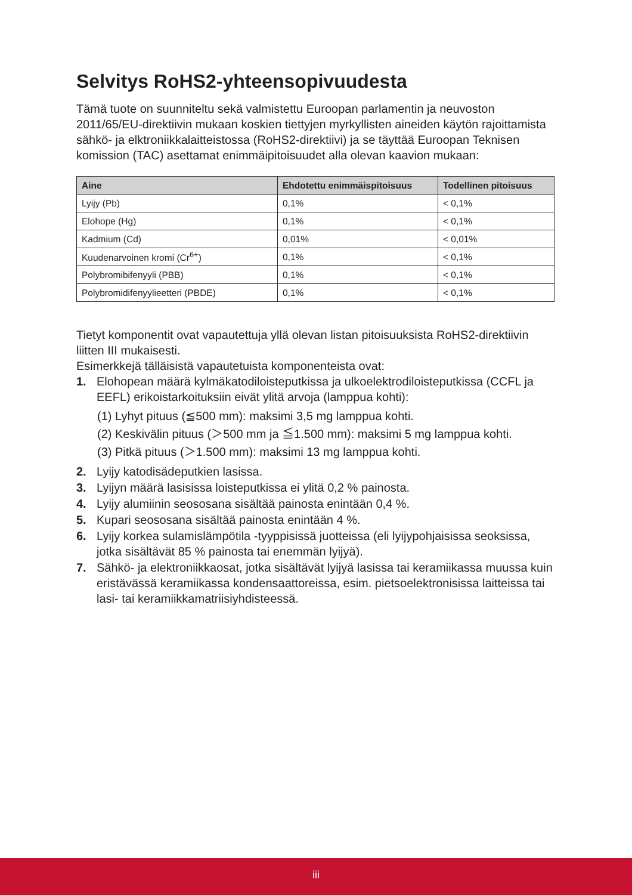Selvitys RoHS2-yhteensopivuudesta
Tämä tuote on suunniteltu sekä valmistettu Euroopan parlamentin ja neuvoston 2011/65/EU-direktiivin mukaan koskien tiettyjen myrkyllisten aineiden käytön rajoittamista sähkö- ja elktroniikkalaitteistossa (RoHS2-direktiivi) ja se täyttää Euroopan Teknisen komission (TAC) asettamat enimmäipitoisuudet alla olevan kaavion mukaan:
| Aine | Ehdotettu enimmäispitoisuus | Todellinen pitoisuus |
| --- | --- | --- |
| Lyijy (Pb) | 0,1% | < 0,1% |
| Elohope (Hg) | 0,1% | < 0,1% |
| Kadmium (Cd) | 0,01% | < 0,01% |
| Kuudenarvoinen kromi (Cr<sup>6+</sup>) | 0,1% | < 0,1% |
| Polybromibifenyyli (PBB) | 0,1% | < 0,1% |
| Polybromidifenyylieetteri (PBDE) | 0,1% | < 0,1% |
Tietyt komponentit ovat vapautettuja yllä olevan listan pitoisuuksista RoHS2-direktiivin liitten III mukaisesti.
Esimerkkejä tälläisistä vapautetuista komponenteista ovat:
1. Elohopean määrä kylmäkatodiloisteputkissa ja ulkoelektrodiloisteputkissa (CCFL ja EEFL) erikoistarkoituksiin eivät ylitä arvoja (lamppua kohti):
(1) Lyhyt pituus (≦500 mm): maksimi 3,5 mg lamppua kohti.
(2) Keskivälin pituus (＞500 mm ja ≦1.500 mm): maksimi 5 mg lamppua kohti.
(3) Pitkä pituus (＞1.500 mm): maksimi 13 mg lamppua kohti.
2. Lyijy katodisädeputkien lasissa.
3. Lyijyn määrä lasisissa loisteputkissa ei ylitä 0,2 % painosta.
4. Lyijy alumiinin seososana sisältää painosta enintään 0,4 %.
5. Kupari seososana sisältää painosta enintään 4 %.
6. Lyijy korkea sulamislämpötila -tyyppisissä juotteissa (eli lyijypohjaisissa seoksissa, jotka sisältävät 85 % painosta tai enemmän lyijyä).
7. Sähkö- ja elektroniikkaosat, jotka sisältävät lyijyä lasissa tai keramiikassa muussa kuin eristävässä keramiikassa kondensaattoreissa, esim. pietsoelektronisissa laitteissa tai lasi- tai keramiikkamatriisiyhdisteessä.
iii